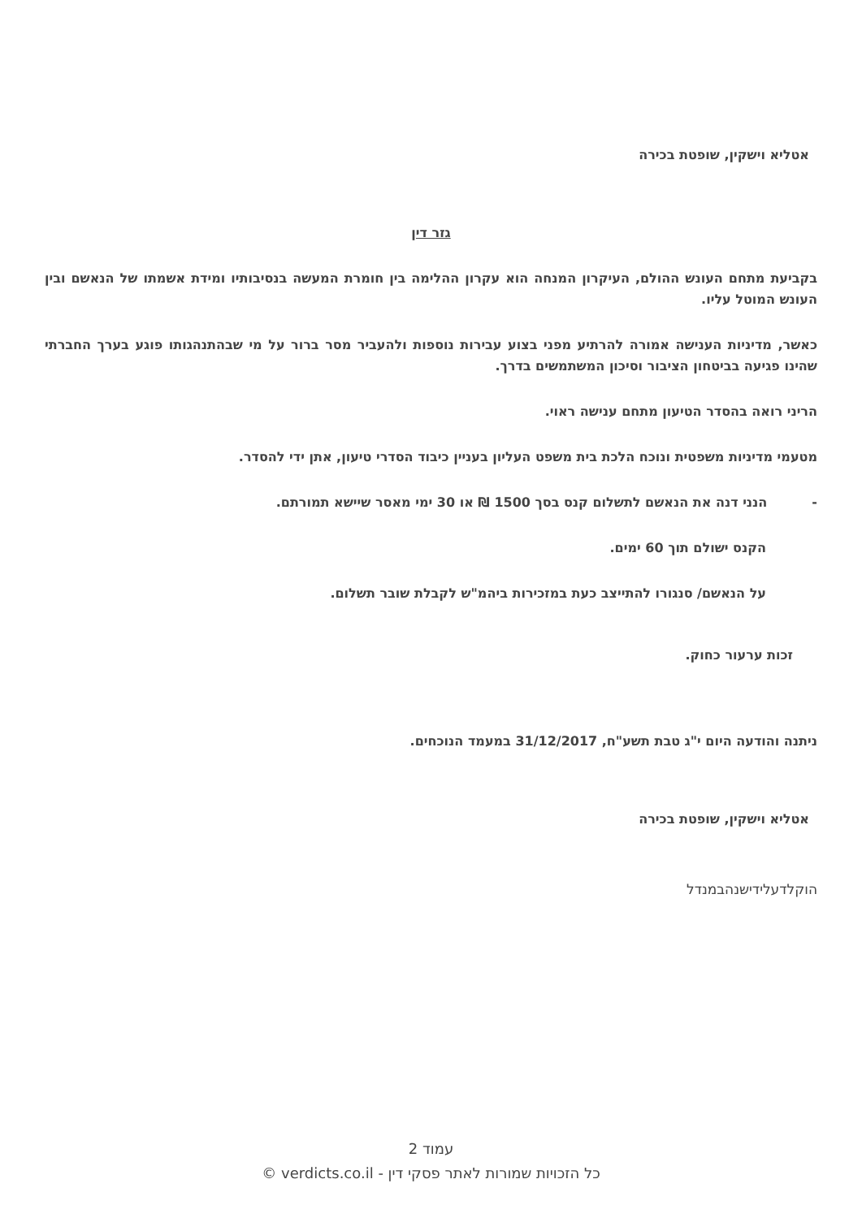אטליא וישקין, שופטת בכירה
גזר דין
בקביעת מתחם העונש ההולם, העיקרון המנחה הוא עקרון ההלימה בין חומרת המעשה בנסיבותיו ומידת אשמתו של הנאשם ובין העונש המוטל עליו.
כאשר, מדיניות הענישה אמורה להרתיע מפני בצוע עבירות נוספות ולהעביר מסר ברור על מי שבהתנהגותו פוגע בערך החברתי שהינו פגיעה בביטחון הציבור וסיכון המשתמשים בדרך.
הריני רואה בהסדר הטיעון מתחם ענישה ראוי.
מטעמי מדיניות משפטית ונוכח הלכת בית משפט העליון בעניין כיבוד הסדרי טיעון, אתן ידי להסדר.
-הנני דנה את הנאשם לתשלום קנס בסך 1500 ₪ או 30 ימי מאסר שיישא תמורתם.
הקנס ישולם תוך 60 ימים.
על הנאשם/ סנגורו להתייצב כעת במזכירות ביהמ"ש לקבלת שובר תשלום.
זכות ערעור כחוק.
ניתנה והודעה היום י"ג טבת תשע"ח, 31/12/2017 במעמד הנוכחים.
אטליא וישקין, שופטת בכירה
הוקלדעלידישנהבמנדל
עמוד 2
כל הזכויות שמורות לאתר פסקי דין - verdicts.co.il ©